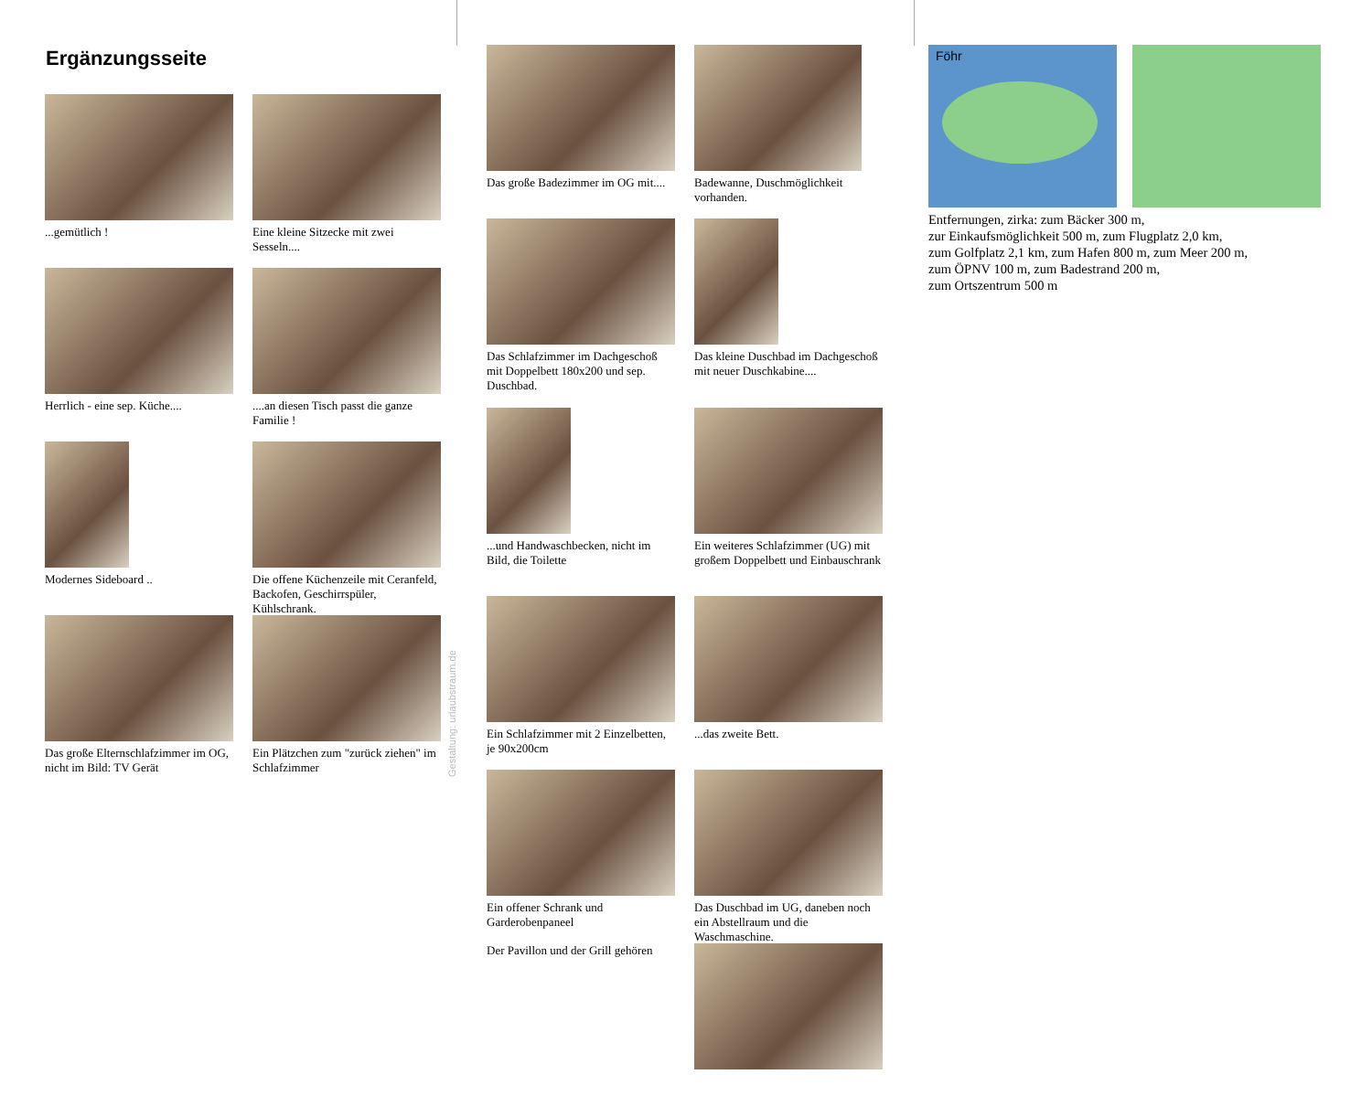Ergänzungsseite
...gemütlich !
Eine kleine Sitzecke mit zwei Sesseln....
Herrlich - eine sep. Küche....
....an diesen Tisch passt die ganze Familie !
Modernes Sideboard ..
Die offene Küchenzeile mit Ceranfeld, Backofen, Geschirrspüler, Kühlschrank.
Das große Elternschlafzimmer im OG, nicht im Bild: TV Gerät
Ein Plätzchen zum "zurück ziehen" im Schlafzimmer
Gestaltung: urlaubstraum.de
Das große Badezimmer im OG mit....
Badewanne, Duschmöglichkeit vorhanden.
Das Schlafzimmer im Dachgeschoß mit Doppelbett 180x200 und sep. Duschbad.
Das kleine Duschbad im Dachgeschoß mit neuer Duschkabine....
...und Handwaschbecken, nicht im Bild, die Toilette
Ein weiteres Schlafzimmer (UG) mit großem Doppelbett und Einbauschrank
Ein Schlafzimmer mit 2 Einzelbetten, je 90x200cm
...das zweite Bett.
Ein offener Schrank und Garderobenpaneel
Das Duschbad im UG, daneben noch ein Abstellraum und die Waschmaschine.
Der Pavillon und der Grill gehören
Föhr
Entfernungen, zirka: zum Bäcker 300 m,
zur Einkaufsmöglichkeit 500 m, zum Flugplatz 2,0 km,
zum Golfplatz 2,1 km, zum Hafen 800 m, zum Meer 200 m,
zum ÖPNV 100 m, zum Badestrand 200 m,
zum Ortszentrum 500 m